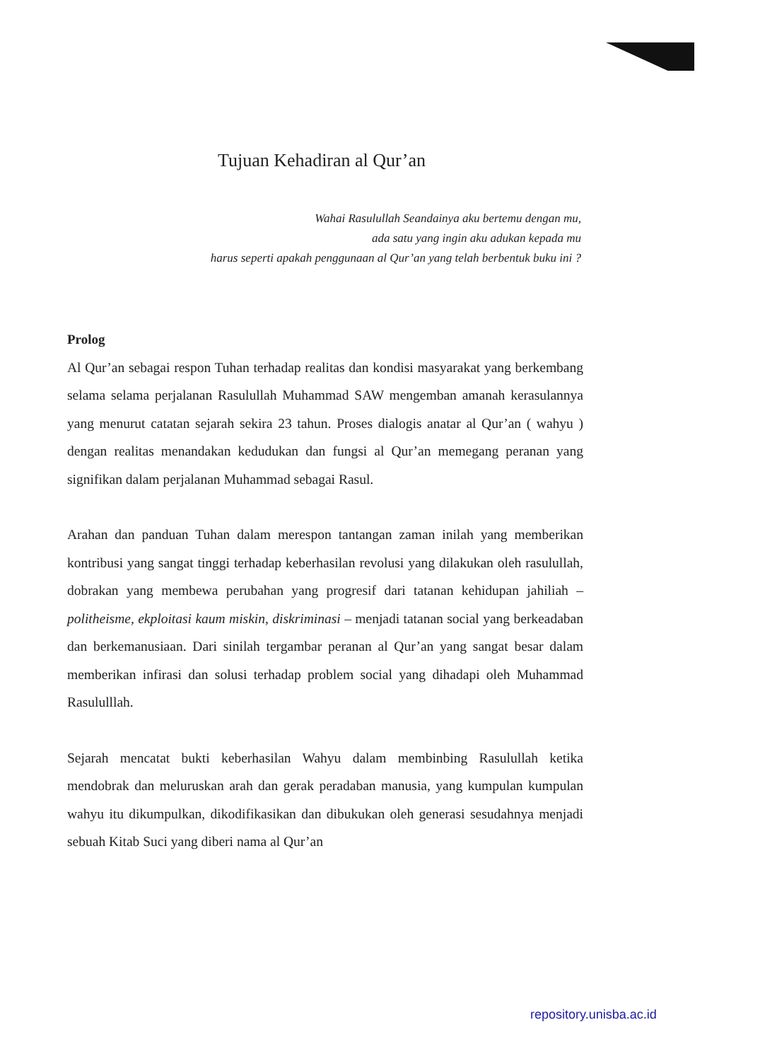Tujuan Kehadiran al Qur’an
Wahai Rasulullah Seandainya aku bertemu dengan mu,
ada satu yang ingin aku adukan kepada mu
harus seperti apakah penggunaan al Qur’an yang telah berbentuk buku ini ?
Prolog
Al Qur’an sebagai respon Tuhan terhadap realitas dan kondisi masyarakat yang berkembang selama selama perjalanan Rasulullah Muhammad SAW mengemban amanah kerasulannya yang menurut catatan sejarah sekira 23 tahun. Proses dialogis anatar al Qur’an ( wahyu ) dengan realitas menandakan kedudukan dan fungsi al Qur’an memegang peranan yang signifikan dalam perjalanan Muhammad sebagai Rasul.
Arahan dan panduan Tuhan dalam merespon tantangan zaman inilah yang memberikan kontribusi yang sangat tinggi terhadap keberhasilan revolusi yang dilakukan oleh rasulullah, dobrakan yang membewa perubahan yang progresif dari tatanan kehidupan jahiliah – politheisme, ekploitasi kaum miskin, diskriminasi – menjadi tatanan social yang berkeadaban dan berkemanusiaan. Dari sinilah tergambar peranan al Qur’an yang sangat besar dalam memberikan infirasi dan solusi terhadap problem social yang dihadapi oleh Muhammad Rasululllah.
Sejarah mencatat bukti keberhasilan Wahyu dalam membinbing Rasulullah ketika mendobrak dan meluruskan arah dan gerak peradaban manusia, yang kumpulan kumpulan wahyu itu dikumpulkan, dikodifikasikan dan dibukukan oleh generasi sesudahnya menjadi sebuah Kitab Suci yang diberi nama al Qur’an
repository.unisba.ac.id